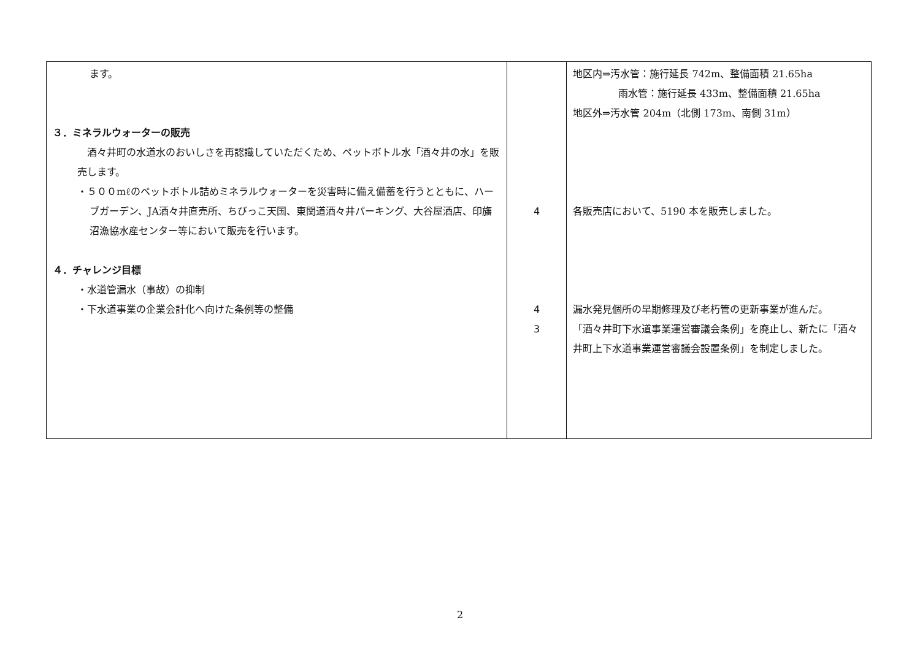| ます。 ３．ミネラルウォーターの販売 酒々井町の水道水のおいしさを再認識していただくため、ペットボトル水「酒々井の水」を販売します。 ・５００mℓのペットボトル詰めミネラルウォーターを災害時に備え備蓄を行うとともに、ハーブガーデン、JA酒々井直売所、ちびっこ天国、東関道酒々井パーキング、大谷屋酒店、印旛沼漁協水産センター等において販売を行います。 ４．チャレンジ目標 ・水道管漏水（事故）の抑制 ・下水道事業の企業会計化へ向けた条例等の整備 | 4 4 3 | 地区内⇒汚水管：施行延長 742m、整備面積 21.65ha 雨水管：施行延長 433m、整備面積 21.65ha 地区外⇒汚水管 204m（北側 173m、南側 31m） 各販売店において、5190 本を販売しました。 漏水発見個所の早期修理及び老朽管の更新事業が進んだ。 「酒々井町下水道事業運営審議会条例」を廃止し、新たに「酒々井町上下水道事業運営審議会設置条例」を制定しました。 |
2